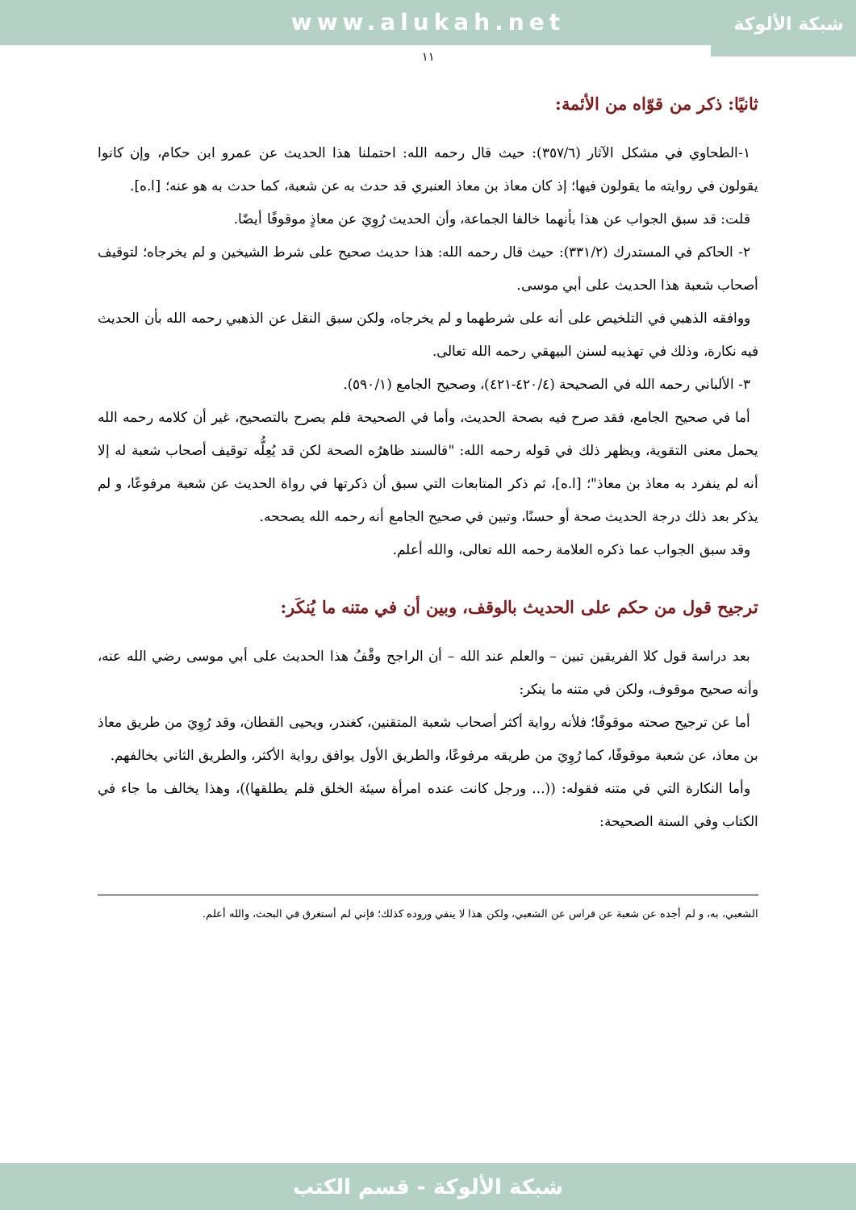www.alukah.net
شبكة الألوكة
١١
ثانيًا: ذكر من قوّاه من الأئمة:
١-الطحاوي في مشكل الآثار (٣٥٧/٦): حيث قال رحمه الله: احتملنا هذا الحديث عن عمرو ابن حكام، وإن كانوا يقولون في روايته ما يقولون فيها؛ إذ كان معاذ بن معاذ العنبري قد حدث به عن شعبة، كما حدث به هو عنه؛ [ا.ه].
قلت: قد سبق الجواب عن هذا بأنهما خالفا الجماعة، وأن الحديث رُوِيَ عن معاذٍ موقوفًا أيضًا.
٢- الحاكم في المستدرك (٣٣١/٢): حيث قال رحمه الله: هذا حديث صحيح على شرط الشيخين و لم يخرجاه؛ لتوقيف أصحاب شعبة هذا الحديث على أبي موسى.
ووافقه الذهبي في التلخيص على أنه على شرطهما و لم يخرجاه، ولكن سبق النقل عن الذهبي رحمه الله بأن الحديث فيه نكارة، وذلك في تهذيبه لسنن البيهقي رحمه الله تعالى.
٣- الألباني رحمه الله في الصحيحة (٤٢٠/٤-٤٢١)، وصحيح الجامع (٥٩٠/١).
أما في صحيح الجامع، فقد صرح فيه بصحة الحديث، وأما في الصحيحة فلم يصرح بالتصحيح، غير أن كلامه رحمه الله يحمل معنى التقوية، ويظهر ذلك في قوله رحمه الله: "فالسند ظاهرُه الصحة لكن قد يُعِلُّه توقيف أصحاب شعبة له إلا أنه لم ينفرد به معاذ بن معاذ"؛ [ا.ه]، ثم ذكر المتابعات التي سبق أن ذكرتها في رواة الحديث عن شعبة مرفوعًا، و لم يذكر بعد ذلك درجة الحديث صحة أو حسنًا، وتبين في صحيح الجامع أنه رحمه الله يصححه.
وقد سبق الجواب عما ذكره العلامة رحمه الله تعالى، والله أعلم.
ترجيح قول من حكم على الحديث بالوقف، وبين أن في متنه ما يُنكَر:
بعد دراسة قول كلا الفريقين تبين – والعلم عند الله – أن الراجح وقْفُ هذا الحديث على أبي موسى رضي الله عنه، وأنه صحيح موقوف، ولكن في متنه ما ينكر:
أما عن ترجيح صحته موقوفًا؛ فلأنه رواية أكثر أصحاب شعبة المتقنين، كغندر، ويحيى القطان، وقد رُوِيَ من طريق معاذ بن معاذ، عن شعبة موقوفًا، كما رُوِيَ من طريقه مرفوعًا، والطريق الأول يوافق رواية الأكثر، والطريق الثاني يخالفهم.
وأما النكارة التي في متنه فقوله: ((... ورجل كانت عنده امرأة سيئة الخلق فلم يطلقها))، وهذا يخالف ما جاء في الكتاب وفي السنة الصحيحة:
الشعبي، به، و لم أجده عن شعبة عن فراس عن الشعبي، ولكن هذا لا ينفي وروده كذلك؛ فإني لم أستغرق في البحث، والله أعلم.
شبكة الألوكة - قسم الكتب